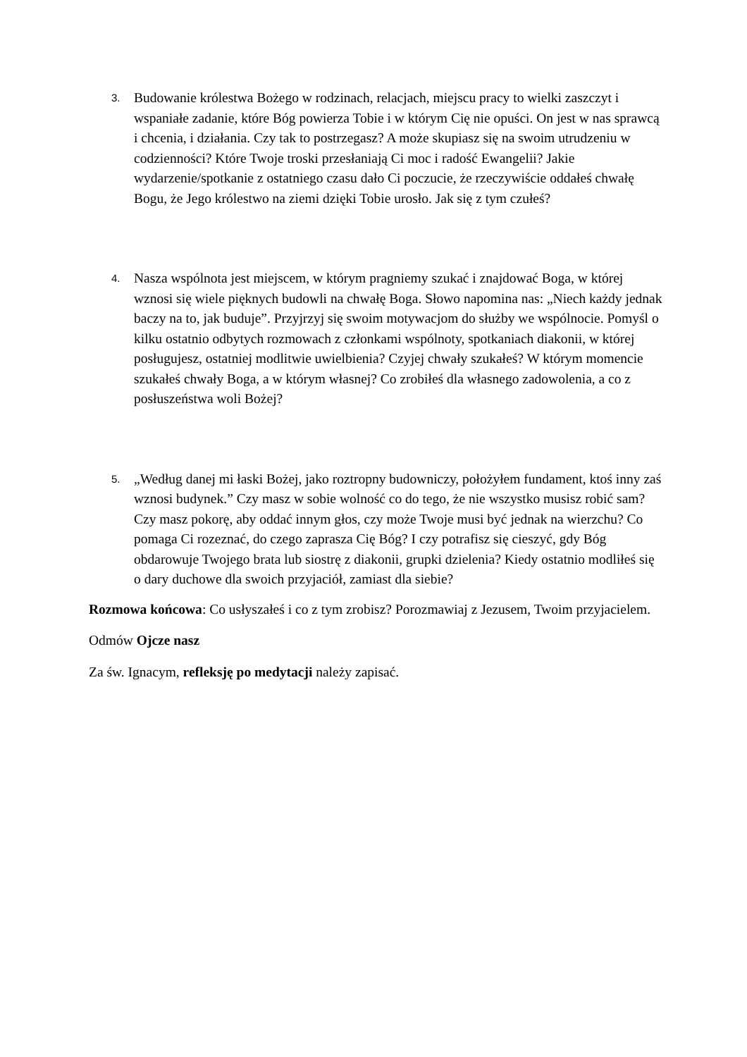3.
Budowanie królestwa Bożego w rodzinach, relacjach, miejscu pracy to wielki zaszczyt i wspaniałe zadanie, które Bóg powierza Tobie i w którym Cię nie opuści. On jest w nas sprawcą i chcenia, i działania. Czy tak to postrzegasz? A może skupiasz się na swoim utrudzeniu w codzienności? Które Twoje troski przesłaniają Ci moc i radość Ewangelii? Jakie wydarzenie/spotkanie z ostatniego czasu dało Ci poczucie, że rzeczywiście oddałeś chwałę Bogu, że Jego królestwo na ziemi dzięki Tobie urosło. Jak się z tym czułeś?
4.
Nasza wspólnota jest miejscem, w którym pragniemy szukać i znajdować Boga, w której wznosi się wiele pięknych budowli na chwałę Boga. Słowo napomina nas: „Niech każdy jednak baczy na to, jak buduje”. Przyjrzyj się swoim motywacjom do służby we wspólnocie. Pomyśl o kilku ostatnio odbytych rozmowach z członkami wspólnoty, spotkaniach diakonii, w której posługujesz, ostatniej modlitwie uwielbienia? Czyjej chwały szukałeś? W którym momencie szukałeś chwały Boga, a w którym własnej? Co zrobiłeś dla własnego zadowolenia, a co z posłuszeństwa woli Bożej?
5.
„Według danej mi łaski Bożej, jako roztropny budowniczy, położyłem fundament, ktoś inny zaś wznosi budynek.” Czy masz w sobie wolność co do tego, że nie wszystko musisz robić sam? Czy masz pokorę, aby oddać innym głos, czy może Twoje musi być jednak na wierzchu? Co pomaga Ci rozeznać, do czego zaprasza Cię Bóg? I czy potrafisz się cieszyć, gdy Bóg obdarowuje Twojego brata lub siostrę z diakonii, grupki dzielenia? Kiedy ostatnio modliłeś się o dary duchowe dla swoich przyjaciół, zamiast dla siebie?
Rozmowa końcowa: Co usłyszałeś i co z tym zrobisz? Porozmawiaj z Jezusem, Twoim przyjacielem.
Odmów Ojcze nasz
Za św. Ignacym, refleksję po medytacji należy zapisać.